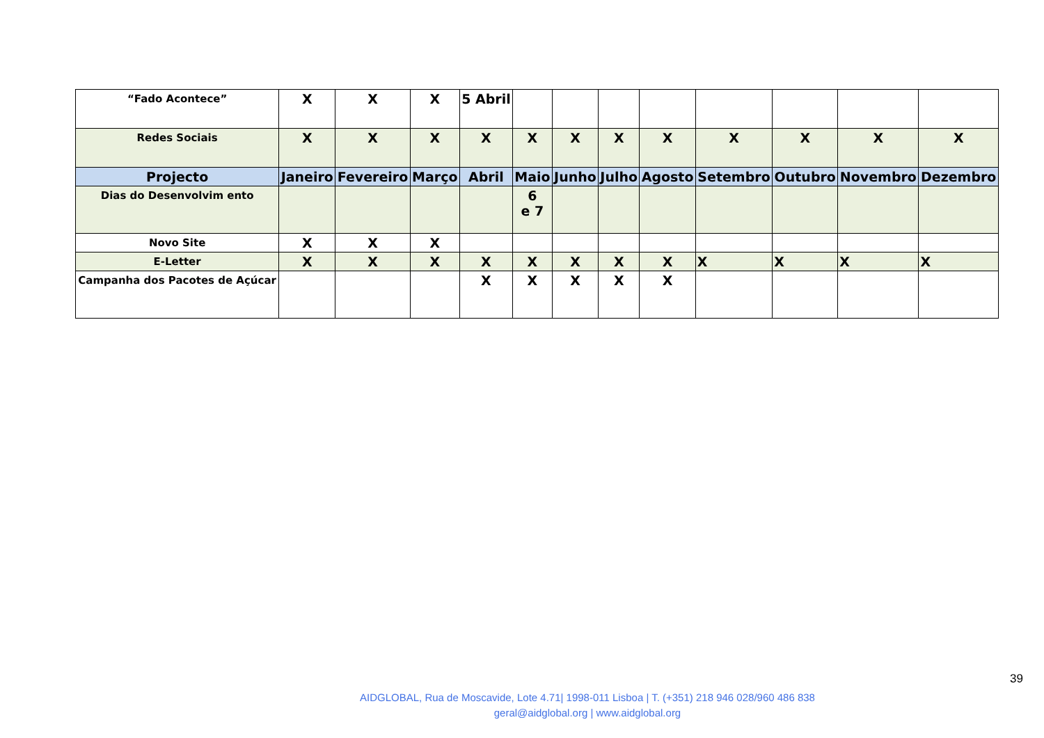| “Fado Acontece” | X | X | X | 5 Abril | | | | | | | | |
| Redes Sociais | X | X | X | X | X | X | X | X | X | X | X | X |
| Projecto | Janeiro | Fevereiro | Março | Abril | Maio | Junho | Julho | Agosto | Setembro | Outubro | Novembro | Dezembro |
| Dias do Desenvolvim ento | | | | | 6 e 7 | | | | | | | |
| Novo Site | X | X | X | | | | | | | | | |
| E-Letter | X | X | X | X | X | X | X | X | X | X | X | X |
| Campanha dos Pacotes de Açúcar | | | | X | X | X | X | X | | | | |
39
AIDGLOBAL, Rua de Moscavide, Lote 4.71| 1998-011 Lisboa | T. (+351) 218 946 028/960 486 838
geral@aidglobal.org | www.aidglobal.org